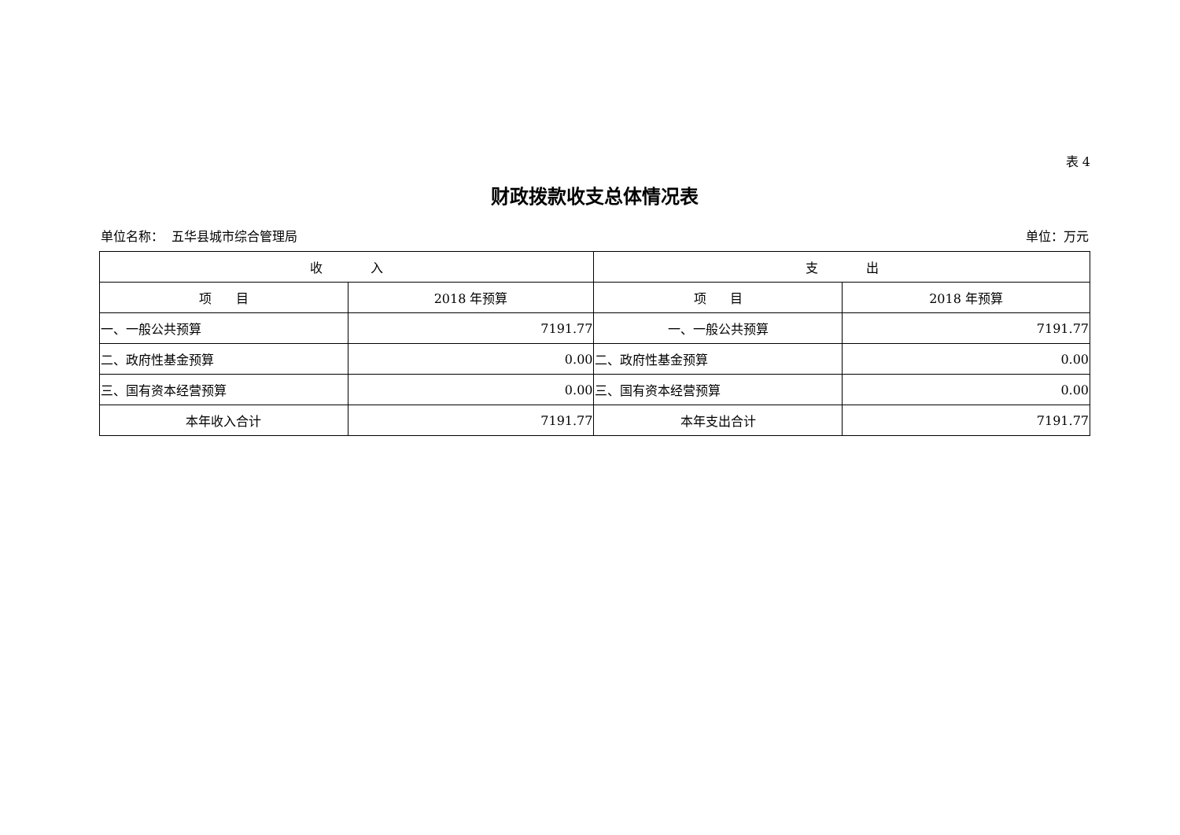表 4
财政拨款收支总体情况表
单位名称： 五华县城市综合管理局 单位：万元
| 收 入 | | 支 出 | |
| --- | --- | --- | --- |
| 项 目 | 2018 年预算 | 项 目 | 2018 年预算 |
| 一、一般公共预算 | 7191.77 | 一、一般公共预算 | 7191.77 |
| 二、政府性基金预算 | 0.00 | 二、政府性基金预算 | 0.00 |
| 三、国有资本经营预算 | 0.00 | 三、国有资本经营预算 | 0.00 |
| 本年收入合计 | 7191.77 | 本年支出合计 | 7191.77 |